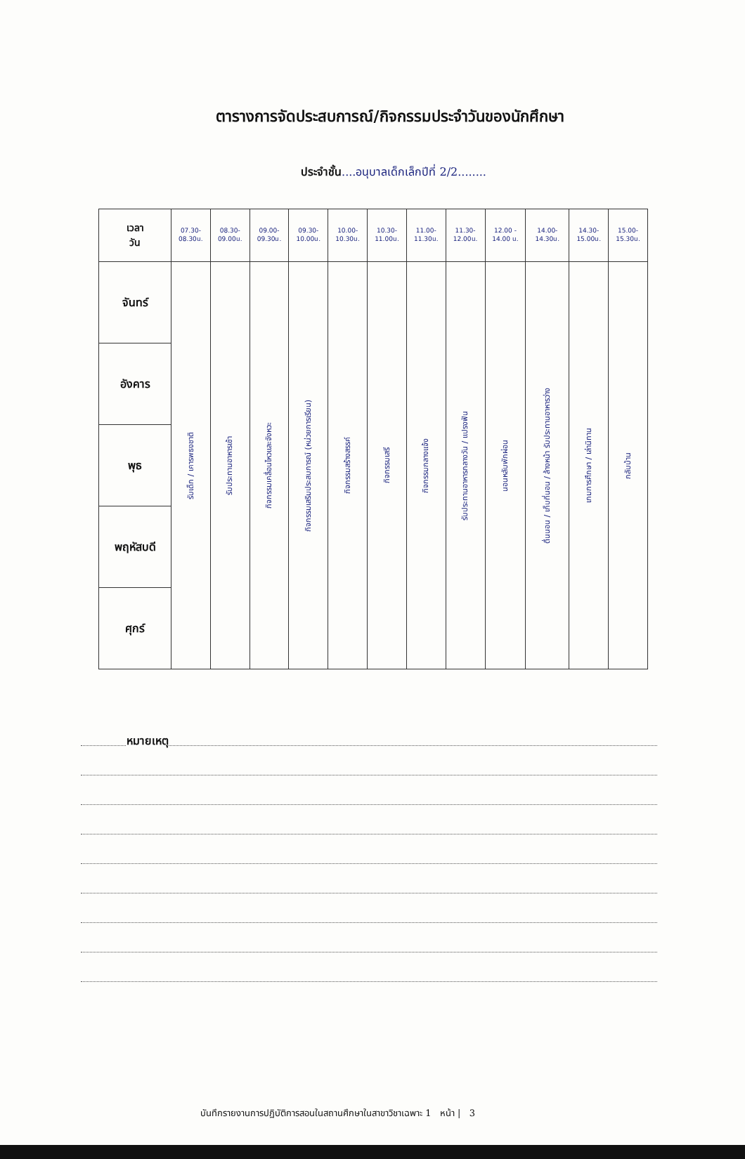ตารางการจัดประสบการณ์/กิจกรรมประจำวันของนักศึกษา
ประจำชั้น....อนุบาลเด็กเล็กปีที่ 2/2........
| เวลา วัน | 07.30-08.30น. | 08.30-09.00น. | 09.00-09.30น. | 09.30-10.00น. | 10.00-10.30น. | 10.30-11.00น. | 11.00-11.30น. | 11.30-12.00น. | 12.00 - 14.00 น. | 14.00-14.30น. | 14.30-15.00น. | 15.00-15.30น. |
| จันทร์ | รับเด็ก / เคารพธงชาติ | รับประทานอาหารเช้า | กิจกรรมเคลื่อนไหวและจังหวะ | กิจกรรมเสริมประสบการณ์ (หน่วยการเรียน) | กิจกรรมสร้างสรรค์ | กิจกรรมเสรี | กิจกรรมกลางแจ้ง | รับประทานอาหารกลางวัน / แปรงฟัน | นอนหลับพักผ่อน | ตื่นนอน / เก็บที่นอน / ล้างหน้า รับประทานอาหารว่าง | เกมการศึกษา / เล่านิทาน | กลับบ้าน |
| อังคาร | | | | | | | | | | | | |
| พุธ | | | | | | | | | | | | |
| พฤหัสบดี | | | | | | | | | | | | |
| ศุกร์ | | | | | | | | | | | | |
หมายเหตุ
บันทึกรายงานการปฏิบัติการสอนในสถานศึกษาในสาขาวิชาเฉพาะ 1 หน้า | 3